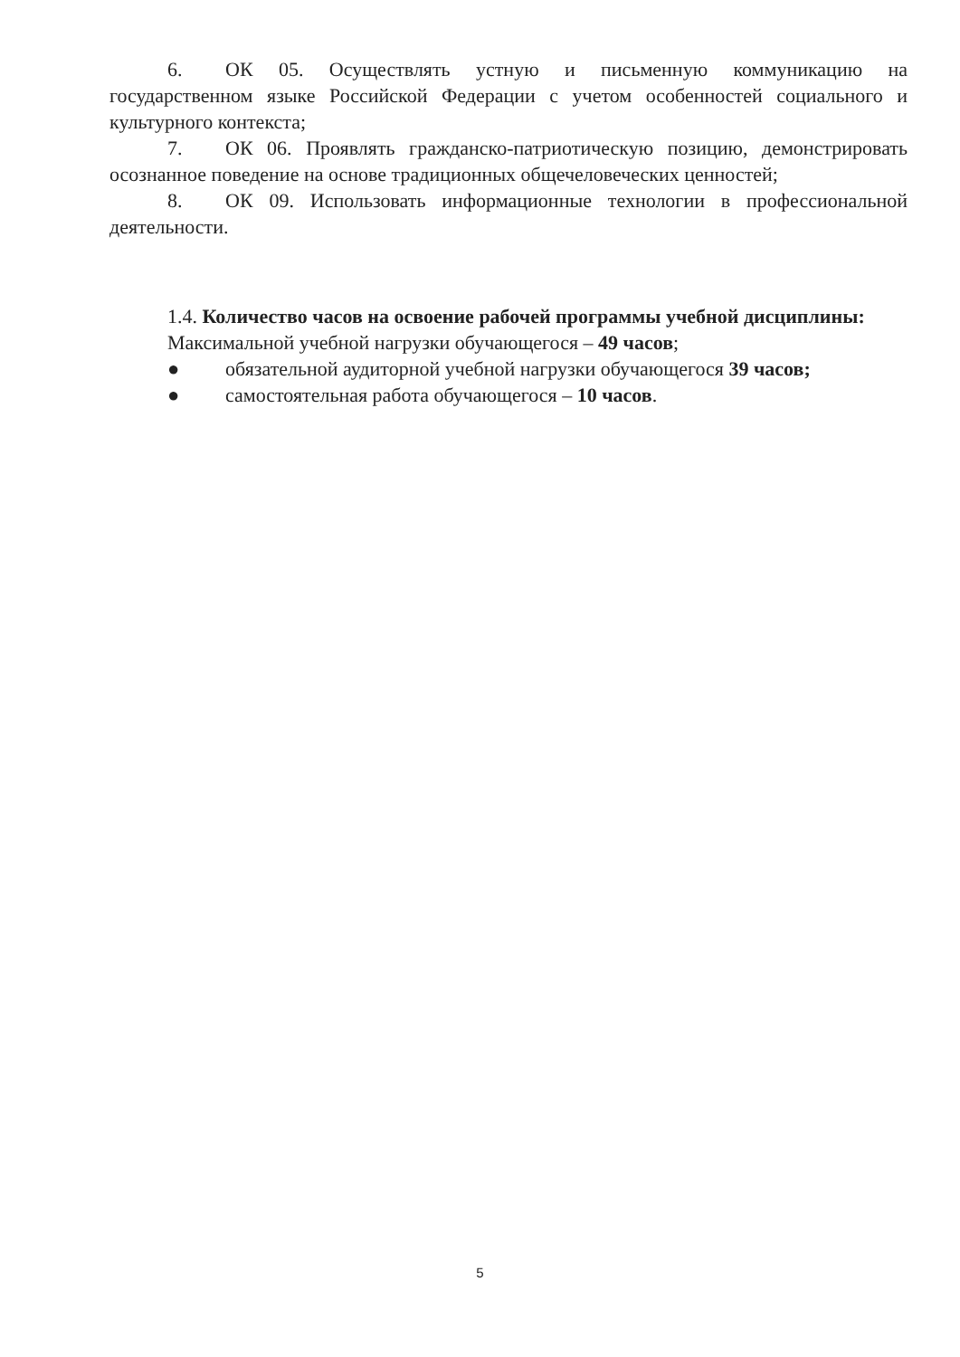6. ОК 05. Осуществлять устную и письменную коммуникацию на государственном языке Российской Федерации с учетом особенностей социального и культурного контекста;
7. ОК 06. Проявлять гражданско-патриотическую позицию, демонстрировать осознанное поведение на основе традиционных общечеловеческих ценностей;
8. ОК 09. Использовать информационные технологии в профессиональной деятельности.
1.4. Количество часов на освоение рабочей программы учебной дисциплины:
Максимальной учебной нагрузки обучающегося – 49 часов;
● обязательной аудиторной учебной нагрузки обучающегося 39 часов;
● самостоятельная работа обучающегося – 10 часов.
5